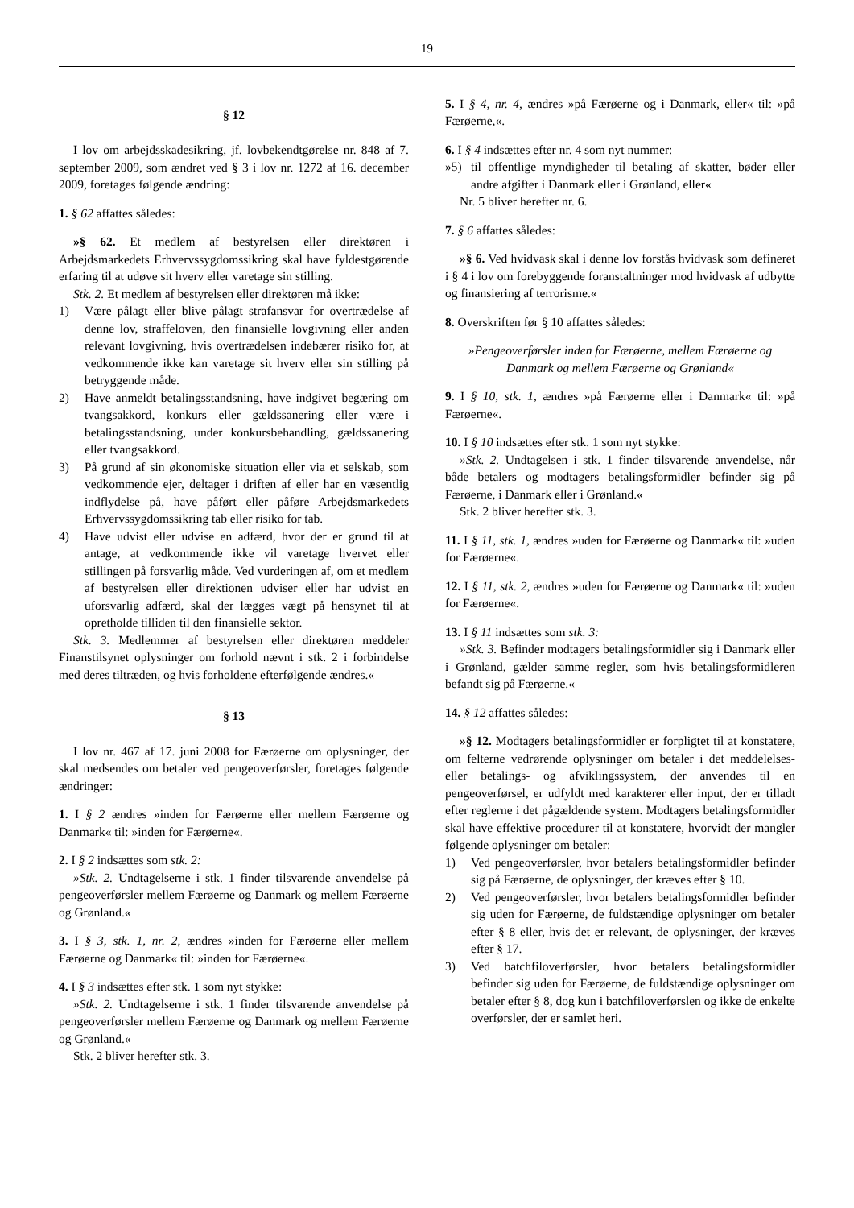19
§ 12
I lov om arbejdsskadesikring, jf. lovbekendtgørelse nr. 848 af 7. september 2009, som ændret ved § 3 i lov nr. 1272 af 16. december 2009, foretages følgende ændring:
1. § 62 affattes således:
»§ 62. Et medlem af bestyrelsen eller direktøren i Arbejdsmarkedets Erhvervssygdomssikring skal have fyldestgørende erfaring til at udøve sit hverv eller varetage sin stilling.
Stk. 2. Et medlem af bestyrelsen eller direktøren må ikke:
1) Være pålagt eller blive pålagt strafansvar for overtrædelse af denne lov, straffeloven, den finansielle lovgivning eller anden relevant lovgivning, hvis overtrædelsen indebærer risiko for, at vedkommende ikke kan varetage sit hverv eller sin stilling på betryggende måde.
2) Have anmeldt betalingsstandsning, have indgivet begæring om tvangsakkord, konkurs eller gældssanering eller være i betalingsstandsning, under konkursbehandling, gældssanering eller tvangsakkord.
3) På grund af sin økonomiske situation eller via et selskab, som vedkommende ejer, deltager i driften af eller har en væsentlig indflydelse på, have påført eller påføre Arbejdsmarkedets Erhvervssygdomssikring tab eller risiko for tab.
4) Have udvist eller udvise en adfærd, hvor der er grund til at antage, at vedkommende ikke vil varetage hvervet eller stillingen på forsvarlig måde. Ved vurderingen af, om et medlem af bestyrelsen eller direktionen udviser eller har udvist en uforsvarlig adfærd, skal der lægges vægt på hensynet til at opretholde tilliden til den finansielle sektor.
Stk. 3. Medlemmer af bestyrelsen eller direktøren meddeler Finanstilsynet oplysninger om forhold nævnt i stk. 2 i forbindelse med deres tiltræden, og hvis forholdene efterfølgende ændres.«
§ 13
I lov nr. 467 af 17. juni 2008 for Færøerne om oplysninger, der skal medsendes om betaler ved pengeoverførsler, foretages følgende ændringer:
1. I § 2 ændres »inden for Færøerne eller mellem Færøerne og Danmark« til: »inden for Færøerne«.
2. I § 2 indsættes som stk. 2:
»Stk. 2. Undtagelserne i stk. 1 finder tilsvarende anvendelse på pengeoverførsler mellem Færøerne og Danmark og mellem Færøerne og Grønland.«
3. I § 3, stk. 1, nr. 2, ændres »inden for Færøerne eller mellem Færøerne og Danmark« til: »inden for Færøerne«.
4. I § 3 indsættes efter stk. 1 som nyt stykke:
»Stk. 2. Undtagelserne i stk. 1 finder tilsvarende anvendelse på pengeoverførsler mellem Færøerne og Danmark og mellem Færøerne og Grønland.«
Stk. 2 bliver herefter stk. 3.
5. I § 4, nr. 4, ændres »på Færøerne og i Danmark, eller« til: »på Færøerne,«.
6. I § 4 indsættes efter nr. 4 som nyt nummer:
»5) til offentlige myndigheder til betaling af skatter, bøder eller andre afgifter i Danmark eller i Grønland, eller«
Nr. 5 bliver herefter nr. 6.
7. § 6 affattes således:
»§ 6. Ved hvidvask skal i denne lov forstås hvidvask som defineret i § 4 i lov om forebyggende foranstaltninger mod hvidvask af udbytte og finansiering af terrorisme.«
8. Overskriften før § 10 affattes således:
»Pengeoverførsler inden for Færøerne, mellem Færøerne og Danmark og mellem Færøerne og Grønland«
9. I § 10, stk. 1, ændres »på Færøerne eller i Danmark« til: »på Færøerne«.
10. I § 10 indsættes efter stk. 1 som nyt stykke:
»Stk. 2. Undtagelsen i stk. 1 finder tilsvarende anvendelse, når både betalers og modtagers betalingsformidler befinder sig på Færøerne, i Danmark eller i Grønland.«
Stk. 2 bliver herefter stk. 3.
11. I § 11, stk. 1, ændres »uden for Færøerne og Danmark« til: »uden for Færøerne«.
12. I § 11, stk. 2, ændres »uden for Færøerne og Danmark« til: »uden for Færøerne«.
13. I § 11 indsættes som stk. 3:
»Stk. 3. Befinder modtagers betalingsformidler sig i Danmark eller i Grønland, gælder samme regler, som hvis betalingsformidleren befandt sig på Færøerne.«
14. § 12 affattes således:
»§ 12. Modtagers betalingsformidler er forpligtet til at konstatere, om felterne vedrørende oplysninger om betaler i det meddelelses- eller betalings- og afviklingssystem, der anvendes til en pengeoverførsel, er udfyldt med karakterer eller input, der er tilladt efter reglerne i det pågældende system. Modtagers betalingsformidler skal have effektive procedurer til at konstatere, hvorvidt der mangler følgende oplysninger om betaler:
1) Ved pengeoverførsler, hvor betalers betalingsformidler befinder sig på Færøerne, de oplysninger, der kræves efter § 10.
2) Ved pengeoverførsler, hvor betalers betalingsformidler befinder sig uden for Færøerne, de fuldstændige oplysninger om betaler efter § 8 eller, hvis det er relevant, de oplysninger, der kræves efter § 17.
3) Ved batchfiloverførsler, hvor betalers betalingsformidler befinder sig uden for Færøerne, de fuldstændige oplysninger om betaler efter § 8, dog kun i batchfiloverførslen og ikke de enkelte overførsler, der er samlet heri.